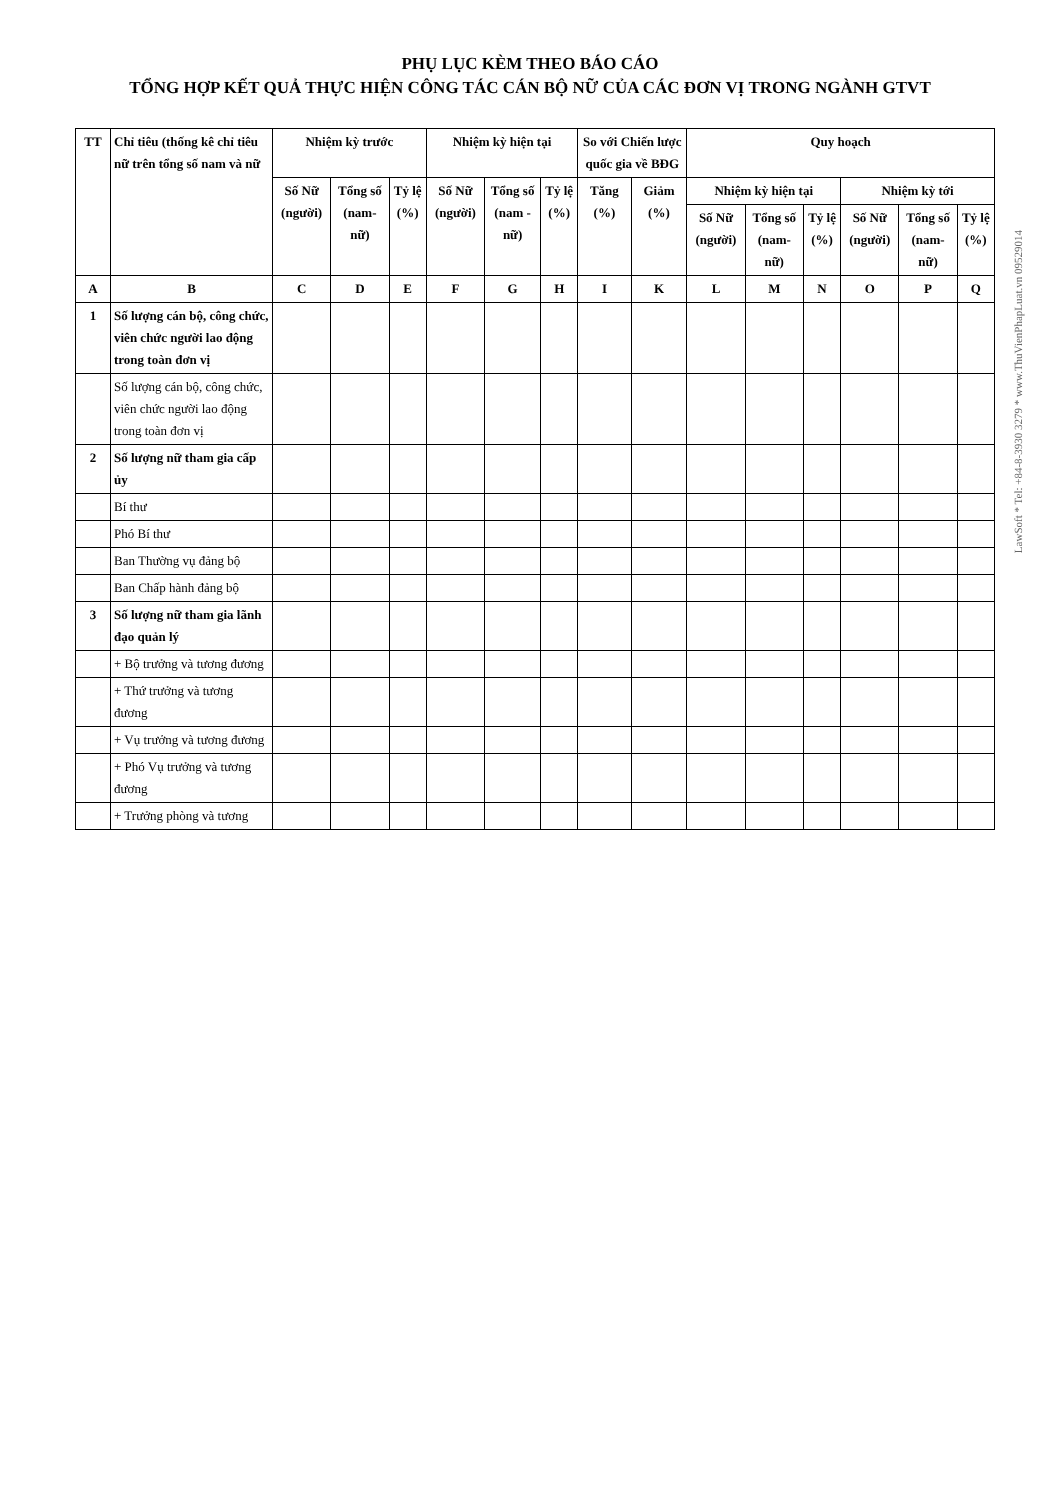PHỤ LỤC KÈM THEO BÁO CÁO
TỔNG HỢP KẾT QUẢ THỰC HIỆN CÔNG TÁC CÁN BỘ NỮ CỦA CÁC ĐƠN VỊ TRONG NGÀNH GTVT
| TT | Chỉ tiêu (thống kê chỉ tiêu nữ trên tổng số nam và nữ | Nhiệm kỳ trước | | | Nhiệm kỳ hiện tại | | | So với Chiến lược quốc gia về BĐG | | Quy hoạch | | | | | |
| --- | --- | --- | --- | --- | --- | --- | --- | --- | --- | --- | --- | --- | --- | --- | --- |
| | | Số Nữ (người) | Tổng số (nam-nữ) | Tỷ lệ (%) | Số Nữ (người) | Tổng số (nam -nữ) | Tỷ lệ (%) | Tăng (%) | Giảm (%) | Nhiệm kỳ hiện tại | | | Nhiệm kỳ tới | | |
| | | | | | | | | | | Số Nữ (người) | Tổng số (nam-nữ) | Tỷ lệ (%) | Số Nữ (người) | Tổng số (nam-nữ) | Tỷ lệ (%) |
| A | B | C | D | E | F | G | H | I | K | L | M | N | O | P | Q |
| 1 | Số lượng cán bộ, công chức, viên chức người lao động trong toàn đơn vị | | | | | | | | | | | | | | |
| | Số lượng cán bộ, công chức, viên chức người lao động trong toàn đơn vị | | | | | | | | | | | | | | |
| 2 | Số lượng nữ tham gia cấp ủy | | | | | | | | | | | | | | |
| | Bí thư | | | | | | | | | | | | | | |
| | Phó Bí thư | | | | | | | | | | | | | | |
| | Ban Thường vụ đảng bộ | | | | | | | | | | | | | | |
| | Ban Chấp hành đảng bộ | | | | | | | | | | | | | | |
| 3 | Số lượng nữ tham gia lãnh đạo quản lý | | | | | | | | | | | | | | |
| | + Bộ trưởng và tương đương | | | | | | | | | | | | | | |
| | + Thứ trưởng và tương đương | | | | | | | | | | | | | | |
| | + Vụ trưởng và tương đương | | | | | | | | | | | | | | |
| | + Phó Vụ trưởng và tương đương | | | | | | | | | | | | | | |
| | + Trưởng phòng và tương | | | | | | | | | | | | | | |
LawSoft * Tel: +84-8-3930 3279 * www.ThuVienPhapLuat.vn 09529014